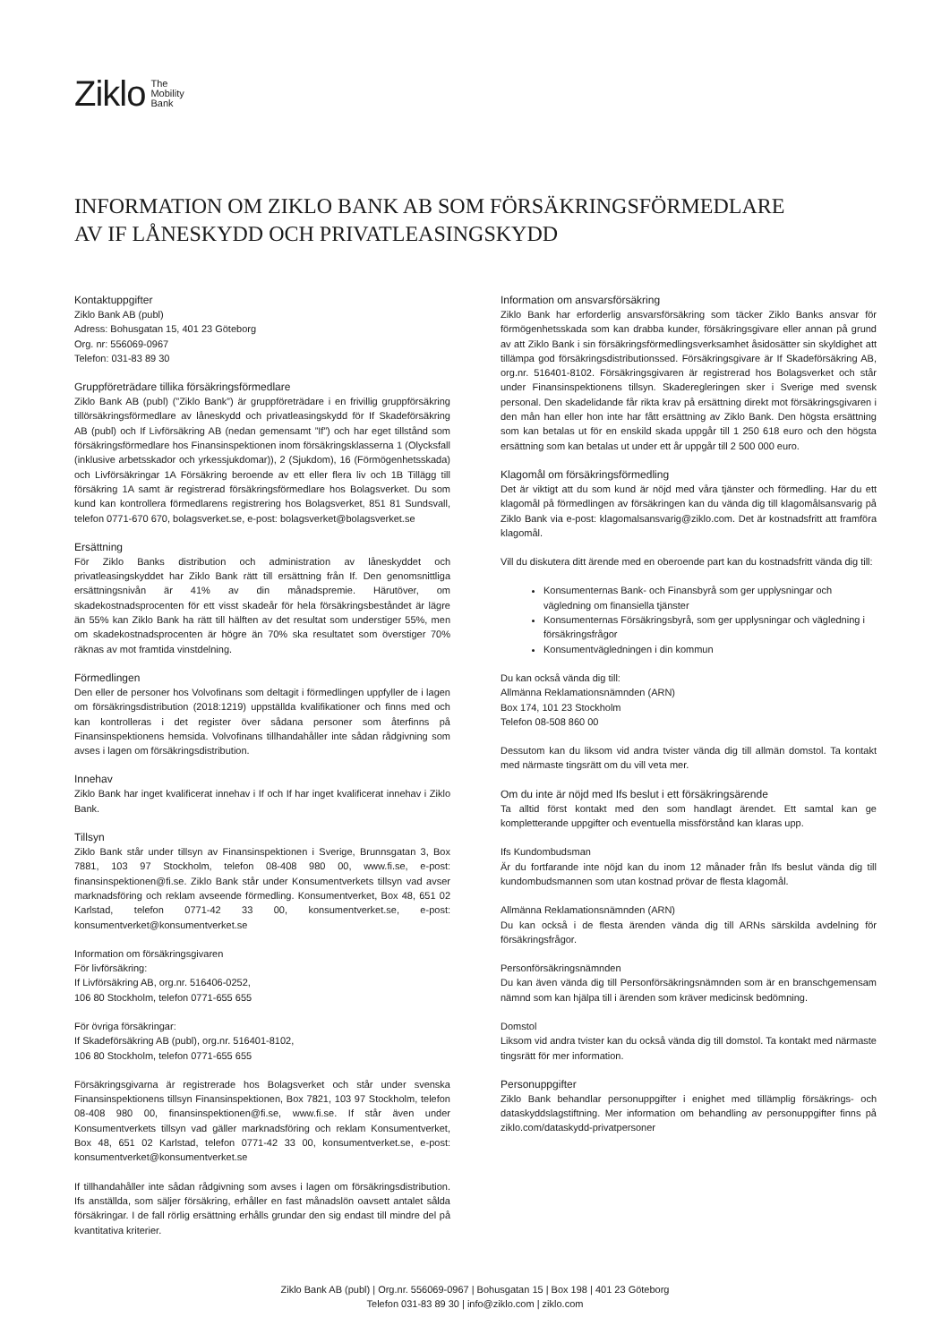Ziklo The
Mobility
Bank
INFORMATION OM ZIKLO BANK AB SOM FÖRSÄKRINGSFÖRMEDLARE
AV IF LÅNESKYDD OCH PRIVATLEASINGSKYDD
Kontaktuppgifter
Ziklo Bank AB (publ)
Adress: Bohusgatan 15, 401 23 Göteborg
Org. nr: 556069-0967
Telefon: 031-83 89 30
Gruppföreträdare tillika försäkringsförmedlare
Ziklo Bank AB (publ) (”Ziklo Bank”) är gruppföreträdare i en frivillig gruppförsäkring tillörsäkringsförmedlare av låneskydd och privatleasingskydd för If Skadeförsäkring AB (publ) och If Livförsäkring AB (nedan gemensamt ”If”) och har eget tillstånd som försäkringsförmedlare hos Finansinspektionen inom försäkringsklasserna 1 (Olycksfall (inklusive arbetsskador och yrkessjukdomar)), 2 (Sjukdom), 16 (Förmögenhetsskada) och Livförsäkringar 1A Försäkring beroende av ett eller flera liv och 1B Tillägg till försäkring 1A samt är registrerad försäkringsförmedlare hos Bolagsverket. Du som kund kan kontrollera förmedlarens registrering hos Bolagsverket, 851 81 Sundsvall, telefon 0771-670 670, bolagsverket.se, e-post: bolagsverket@bolagsverket.se
Ersättning
För Ziklo Banks distribution och administration av låneskyddet och privatleasingskyddet har Ziklo Bank rätt till ersättning från If. Den genomsnittliga ersättningsnivån är 41% av din månadspremie. Härutöver, om skadekostnadsprocenten för ett visst skadeår för hela försäkringsbeståndet är lägre än 55% kan Ziklo Bank ha rätt till hälften av det resultat som understiger 55%, men om skadekostnadsprocenten är högre än 70% ska resultatet som överstiger 70% räknas av mot framtida vinstdelning.
Förmedlingen
Den eller de personer hos Volvofinans som deltagit i förmedlingen uppfyller de i lagen om försäkringsdistribution (2018:1219) uppställda kvalifikationer och finns med och kan kontrolleras i det register över sådana personer som återfinns på Finansinspektionens hemsida. Volvofinans tillhandahåller inte sådan rådgivning som avses i lagen om försäkringsdistribution.
Innehav
Ziklo Bank har inget kvalificerat innehav i If och If har inget kvalificerat innehav i Ziklo Bank.
Tillsyn
Ziklo Bank står under tillsyn av Finansinspektionen i Sverige, Brunnsgatan 3, Box 7881, 103 97 Stockholm, telefon 08-408 980 00, www.fi.se, e-post: finansinspektionen@fi.se. Ziklo Bank står under Konsumentverkets tillsyn vad avser marknadsföring och reklam avseende förmedling. Konsumentverket, Box 48, 651 02 Karlstad, telefon 0771-42 33 00, konsumentverket.se, e-post: konsumentverket@konsumentverket.se
Information om försäkringsgivaren
För livförsäkring:
If Livförsäkring AB, org.nr. 516406-0252,
106 80 Stockholm, telefon 0771-655 655
För övriga försäkringar:
If Skadeförsäkring AB (publ), org.nr. 516401-8102,
106 80 Stockholm, telefon 0771-655 655
Försäkringsgivarna är registrerade hos Bolagsverket och står under svenska Finansinspektionens tillsyn Finansinspektionen, Box 7821, 103 97 Stockholm, telefon 08-408 980 00, finansinspektionen@fi.se, www.fi.se. If står även under Konsumentverkets tillsyn vad gäller marknadsföring och reklam Konsumentverket, Box 48, 651 02 Karlstad, telefon 0771-42 33 00, konsumentverket.se, e-post: konsumentverket@konsumentverket.se
If tillhandahåller inte sådan rådgivning som avses i lagen om försäkringsdistribution. Ifs anställda, som säljer försäkring, erhåller en fast månadslön oavsett antalet sålda försäkringar. I de fall rörlig ersättning erhålls grundar den sig endast till mindre del på kvantitativa kriterier.
Information om ansvarsförsäkring
Ziklo Bank har erforderlig ansvarsförsäkring som täcker Ziklo Banks ansvar för förmögenhetsskada som kan drabba kunder, försäkringsgivare eller annan på grund av att Ziklo Bank i sin försäkringsförmedlingsverksamhet åsidosätter sin skyldighet att tillämpa god försäkringsdistributionssed. Försäkringsgivare är If Skadeförsäkring AB, org.nr. 516401-8102. Försäkringsgivaren är registrerad hos Bolagsverket och står under Finansinspektionens tillsyn. Skaderegleringen sker i Sverige med svensk personal. Den skadelidande får rikta krav på ersättning direkt mot försäkringsgivaren i den mån han eller hon inte har fått ersättning av Ziklo Bank. Den högsta ersättning som kan betalas ut för en enskild skada uppgår till 1 250 618 euro och den högsta ersättning som kan betalas ut under ett år uppgår till 2 500 000 euro.
Klagomål om försäkringsförmedling
Det är viktigt att du som kund är nöjd med våra tjänster och förmedling. Har du ett klagomål på förmedlingen av försäkringen kan du vända dig till klagomålsansvarig på Ziklo Bank via e-post: klagomalsansvarig@ziklo.com. Det är kostnadsfritt att framföra klagomål.
Vill du diskutera ditt ärende med en oberoende part kan du kostnadsfritt vända dig till:
Konsumenternas Bank- och Finansbyrå som ger upplysningar och vägledning om finansiella tjänster
Konsumenternas Försäkringsbyrå, som ger upplysningar och vägledning i försäkringsfrågor
Konsumentvägledningen i din kommun
Du kan också vända dig till:
Allmänna Reklamationsnämnden (ARN)
Box 174, 101 23 Stockholm
Telefon 08-508 860 00
Dessutom kan du liksom vid andra tvister vända dig till allmän domstol. Ta kontakt med närmaste tingsrätt om du vill veta mer.
Om du inte är nöjd med Ifs beslut i ett försäkringsärende
Ta alltid först kontakt med den som handlagt ärendet. Ett samtal kan ge kompletterande uppgifter och eventuella missförstånd kan klaras upp.
Ifs Kundombudsman
Är du fortfarande inte nöjd kan du inom 12 månader från Ifs beslut vända dig till kundombudsmannen som utan kostnad prövar de flesta klagomål.
Allmänna Reklamationsnämnden (ARN)
Du kan också i de flesta ärenden vända dig till ARNs särskilda avdelning för försäkringsfrågor.
Personförsäkringsnämnden
Du kan även vända dig till Personförsäkringsnämnden som är en branschgemensam nämnd som kan hjälpa till i ärenden som kräver medicinsk bedömning.
Domstol
Liksom vid andra tvister kan du också vända dig till domstol. Ta kontakt med närmaste tingsrätt för mer information.
Personuppgifter
Ziklo Bank behandlar personuppgifter i enighet med tillämplig försäkrings- och dataskyddslagstiftning. Mer information om behandling av personuppgifter finns på ziklo.com/dataskydd-privatpersoner
Ziklo Bank AB (publ) | Org.nr. 556069-0967 | Bohusgatan 15 | Box 198 | 401 23 Göteborg
Telefon 031-83 89 30 | info@ziklo.com | ziklo.com